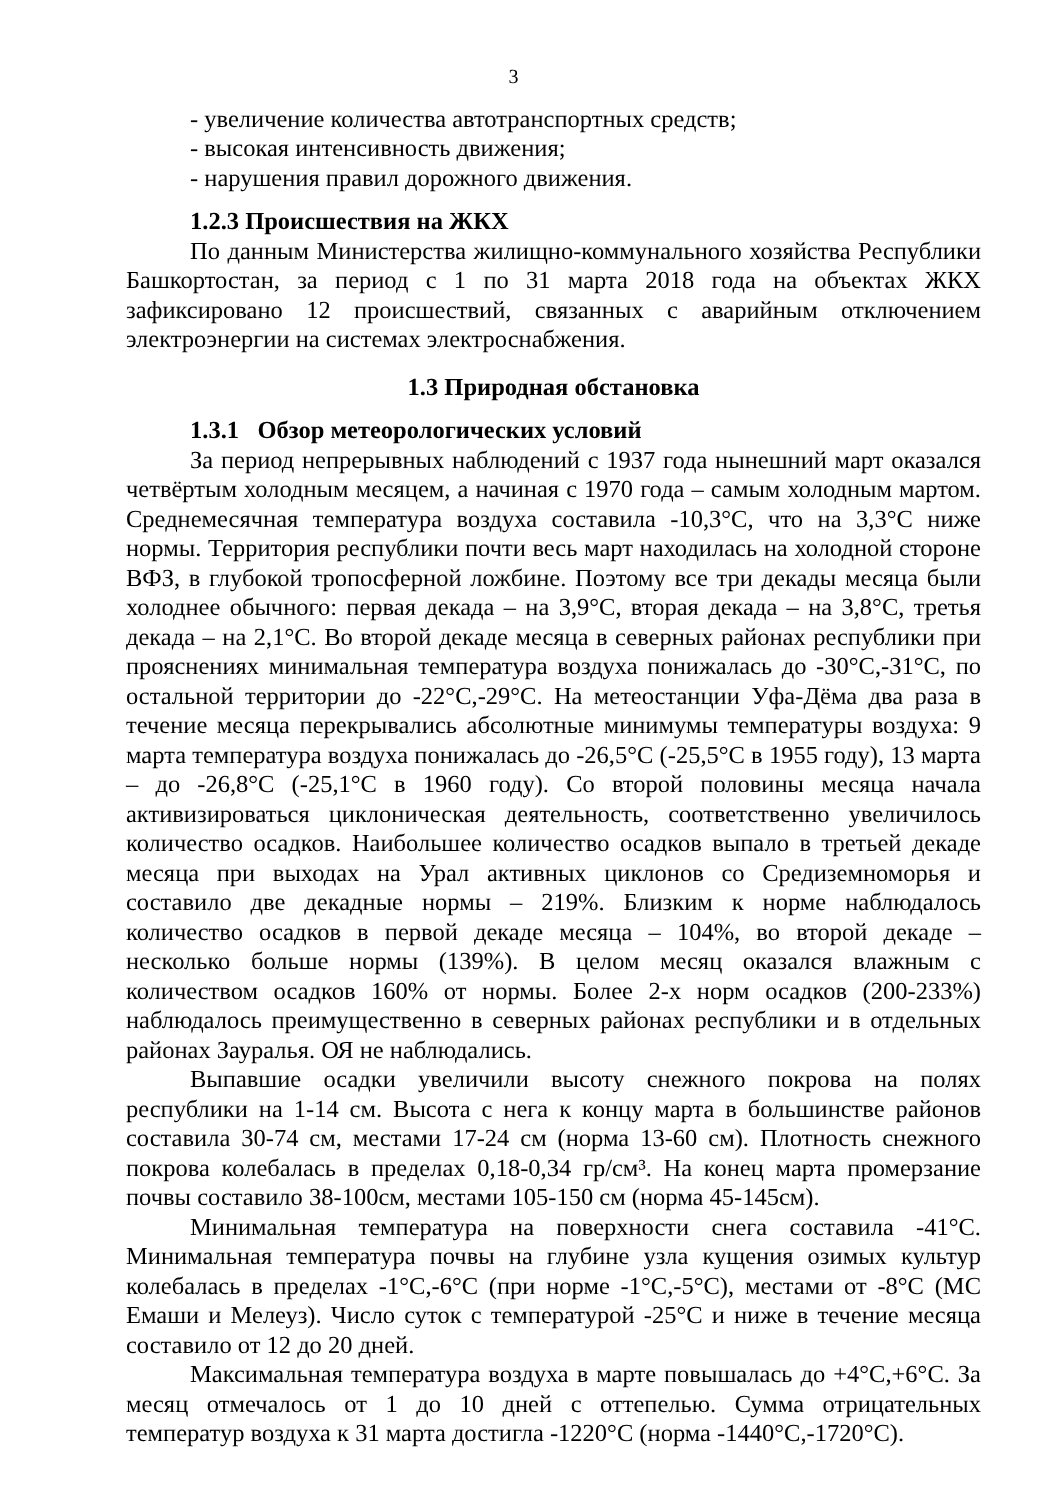3
- увеличение количества автотранспортных средств;
- высокая интенсивность движения;
- нарушения правил дорожного движения.
1.2.3 Происшествия на ЖКХ
По данным Министерства жилищно-коммунального хозяйства Республики Башкортостан, за период с 1 по 31 марта 2018 года на объектах ЖКХ зафиксировано 12 происшествий, связанных с аварийным отключением электроэнергии на системах электроснабжения.
1.3 Природная обстановка
1.3.1 Обзор метеорологических условий
За период непрерывных наблюдений с 1937 года нынешний март оказался четвёртым холодным месяцем, а начиная с 1970 года – самым холодным мартом. Среднемесячная температура воздуха составила -10,3°С, что на 3,3°С ниже нормы. Территория республики почти весь март находилась на холодной стороне ВФЗ, в глубокой тропосферной ложбине. Поэтому все три декады месяца были холоднее обычного: первая декада – на 3,9°С, вторая декада – на 3,8°С, третья декада – на 2,1°С. Во второй декаде месяца в северных районах республики при прояснениях минимальная температура воздуха понижалась до -30°С,-31°С, по остальной территории до -22°С,-29°С. На метеостанции Уфа-Дёма два раза в течение месяца перекрывались абсолютные минимумы температуры воздуха: 9 марта температура воздуха понижалась до -26,5°С (-25,5°С в 1955 году), 13 марта – до -26,8°С (-25,1°С в 1960 году). Со второй половины месяца начала активизироваться циклоническая деятельность, соответственно увеличилось количество осадков. Наибольшее количество осадков выпало в третьей декаде месяца при выходах на Урал активных циклонов со Средиземноморья и составило две декадные нормы – 219%. Близким к норме наблюдалось количество осадков в первой декаде месяца – 104%, во второй декаде – несколько больше нормы (139%). В целом месяц оказался влажным с количеством осадков 160% от нормы. Более 2-х норм осадков (200-233%) наблюдалось преимущественно в северных районах республики и в отдельных районах Зауралья. ОЯ не наблюдались.
Выпавшие осадки увеличили высоту снежного покрова на полях республики на 1-14 см. Высота с нега к концу марта в большинстве районов составила 30-74 см, местами 17-24 см (норма 13-60 см). Плотность снежного покрова колебалась в пределах 0,18-0,34 гр/см³. На конец марта промерзание почвы составило 38-100см, местами 105-150 см (норма 45-145см).
Минимальная температура на поверхности снега составила -41°С. Минимальная температура почвы на глубине узла кущения озимых культур колебалась в пределах -1°С,-6°С (при норме -1°С,-5°С), местами от -8°С (МС Емаши и Мелеуз). Число суток с температурой -25°С и ниже в течение месяца составило от 12 до 20 дней.
Максимальная температура воздуха в марте повышалась до +4°С,+6°С. За месяц отмечалось от 1 до 10 дней с оттепелью. Сумма отрицательных температур воздуха к 31 марта достигла -1220°С (норма -1440°С,-1720°С).